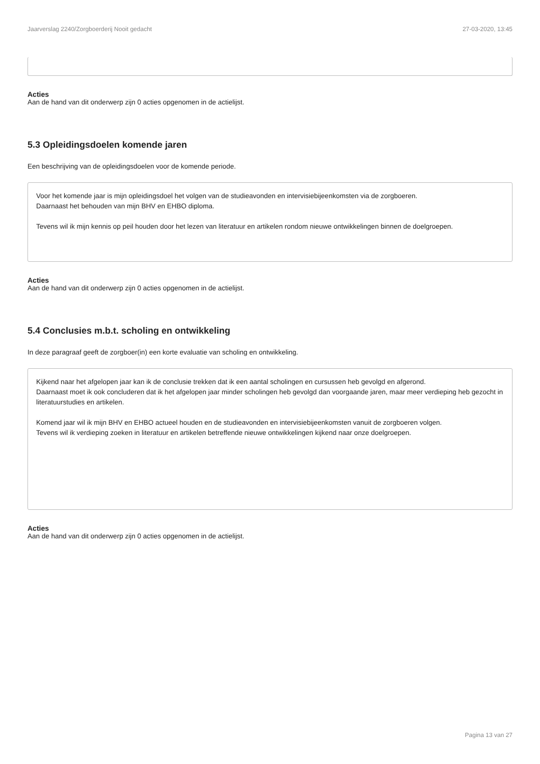Jaarverslag 2240/Zorgboerderij Nooit gedacht 27-03-2020, 13:45
Acties
Aan de hand van dit onderwerp zijn 0 acties opgenomen in de actielijst.
5.3 Opleidingsdoelen komende jaren
Een beschrijving van de opleidingsdoelen voor de komende periode.
Voor het komende jaar is mijn opleidingsdoel het volgen van de studieavonden en intervisiebijeenkomsten via de zorgboeren.
Daarnaast het behouden van mijn BHV en EHBO diploma.
Tevens wil ik mijn kennis op peil houden door het lezen van literatuur en artikelen rondom nieuwe ontwikkelingen binnen de doelgroepen.
Acties
Aan de hand van dit onderwerp zijn 0 acties opgenomen in de actielijst.
5.4 Conclusies m.b.t. scholing en ontwikkeling
In deze paragraaf geeft de zorgboer(in) een korte evaluatie van scholing en ontwikkeling.
Kijkend naar het afgelopen jaar kan ik de conclusie trekken dat ik een aantal scholingen en cursussen heb gevolgd en afgerond.
Daarnaast moet ik ook concluderen dat ik het afgelopen jaar minder scholingen heb gevolgd dan voorgaande jaren, maar meer verdieping heb gezocht in literatuurstudies en artikelen.
Komend jaar wil ik mijn BHV en EHBO actueel houden en de studieavonden en intervisiebijeenkomsten vanuit de zorgboeren volgen.
Tevens wil ik verdieping zoeken in literatuur en artikelen betreffende nieuwe ontwikkelingen kijkend naar onze doelgroepen.
Acties
Aan de hand van dit onderwerp zijn 0 acties opgenomen in de actielijst.
Pagina 13 van 27